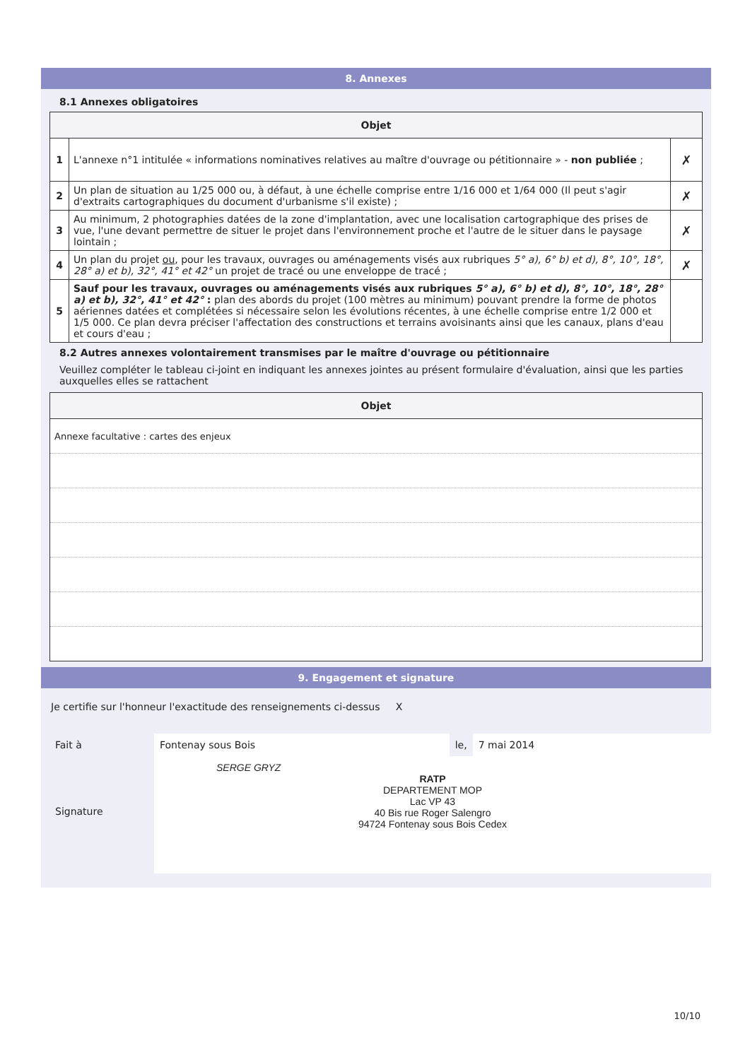8. Annexes
8.1 Annexes obligatoires
| Objet | | |
| --- | --- | --- |
| 1 | L'annexe n°1 intitulée « informations nominatives relatives au maître d'ouvrage ou pétitionnaire » - non publiée ; | ✗ |
| 2 | Un plan de situation au 1/25 000 ou, à défaut, à une échelle comprise entre 1/16 000 et 1/64 000 (Il peut s'agir d'extraits cartographiques du document d'urbanisme s'il existe) ; | ✗ |
| 3 | Au minimum, 2 photographies datées de la zone d'implantation, avec une localisation cartographique des prises de vue, l'une devant permettre de situer le projet dans l'environnement proche et l'autre de le situer dans le paysage lointain ; | ✗ |
| 4 | Un plan du projet ou , pour les travaux, ouvrages ou aménagements visés aux rubriques 5° a), 6° b) et d), 8°, 10°, 18°, 28° a) et b), 32°, 41° et 42° un projet de tracé ou une enveloppe de tracé ; | ✗ |
| 5 | Sauf pour les travaux, ouvrages ou aménagements visés aux rubriques 5° a), 6° b) et d), 8°, 10°, 18°, 28° a) et b), 32°, 41° et 42° : plan des abords du projet (100 mètres au minimum) pouvant prendre la forme de photos aériennes datées et complétées si nécessaire selon les évolutions récentes, à une échelle comprise entre 1/2 000 et 1/5 000. Ce plan devra préciser l'affectation des constructions et terrains avoisinants ainsi que les canaux, plans d'eau et cours d'eau ; | |
8.2 Autres annexes volontairement transmises par le maître d'ouvrage ou pétitionnaire
Veuillez compléter le tableau ci-joint en indiquant les annexes jointes au présent formulaire d'évaluation, ainsi que les parties auxquelles elles se rattachent
| Objet |
| --- |
| Annexe facultative : cartes des enjeux |
9. Engagement et signature
Je certifie sur l'honneur l'exactitude des renseignements ci-dessus X
Fait à Fontenay sous Bois le, 7 mai 2014
Signature
SERGE GRYZ
RATP
DEPARTEMENT MOP
Lac VP 43
40 Bis rue Roger Salengro
94724 Fontenay sous Bois Cedex
10/10